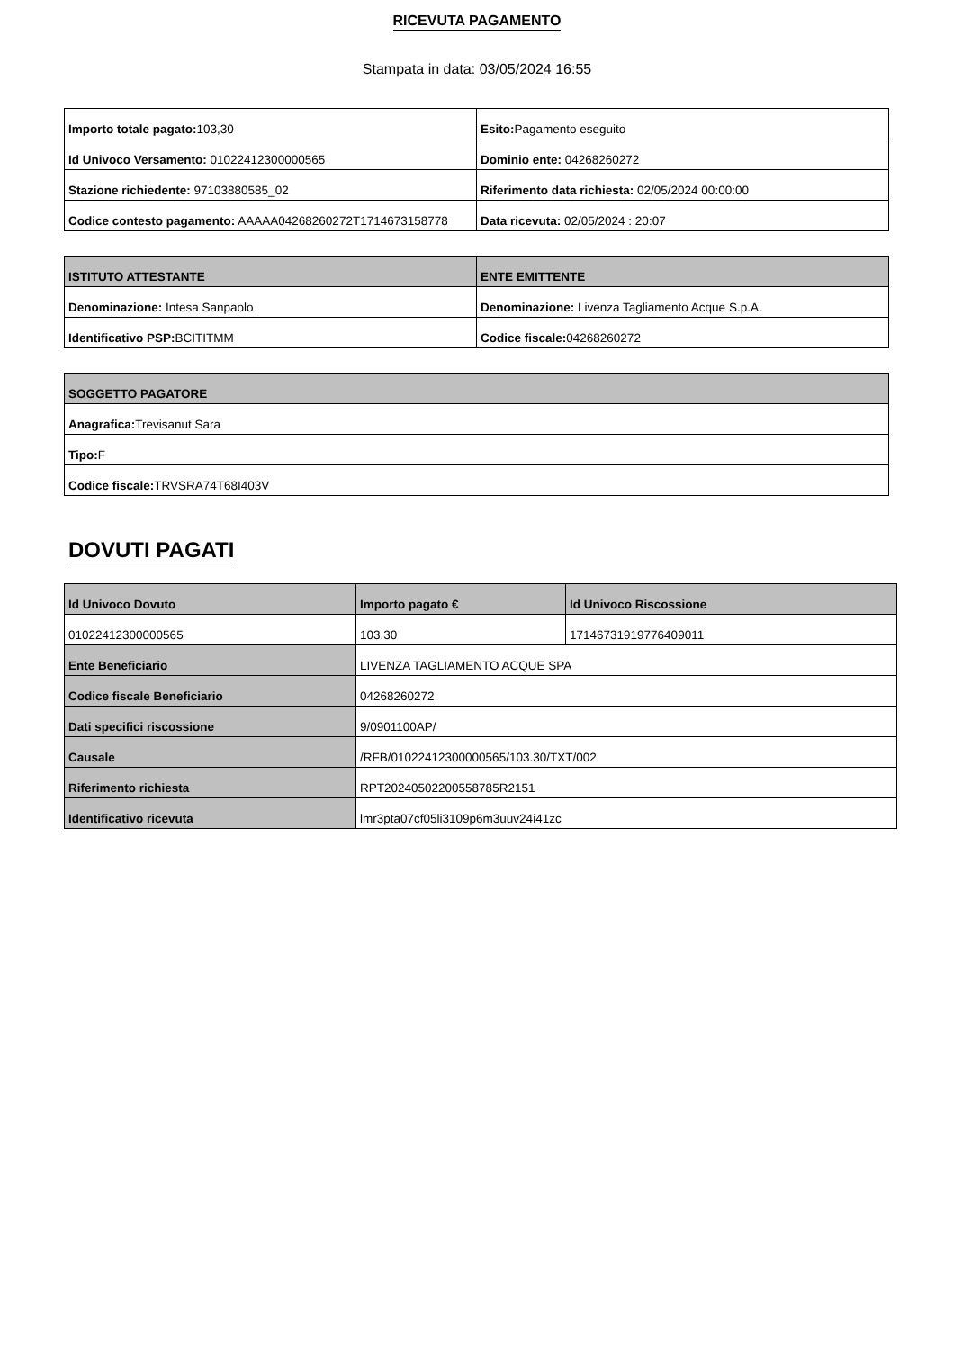RICEVUTA PAGAMENTO
Stampata in data: 03/05/2024 16:55
| Importo totale pagato: 103,30 | Esito: Pagamento eseguito |
| Id Univoco Versamento: 01022412300000565 | Dominio ente: 04268260272 |
| Stazione richiedente: 97103880585_02 | Riferimento data richiesta: 02/05/2024 00:00:00 |
| Codice contesto pagamento: AAAAA04268260272T1714673158778 | Data ricevuta: 02/05/2024 : 20:07 |
| ISTITUTO ATTESTANTE | ENTE EMITTENTE |
| --- | --- |
| Denominazione: Intesa Sanpaolo | Denominazione: Livenza Tagliamento Acque S.p.A. |
| Identificativo PSP: BCITITMM | Codice fiscale: 04268260272 |
| SOGGETTO PAGATORE |
| --- |
| Anagrafica: Trevisanut Sara |
| Tipo: F |
| Codice fiscale: TRVSRA74T68I403V |
DOVUTI PAGATI
| Id Univoco Dovuto | Importo pagato € | Id Univoco Riscossione |
| --- | --- | --- |
| 01022412300000565 | 103.30 | 17146731919776409011 |
| Ente Beneficiario | LIVENZA TAGLIAMENTO ACQUE SPA | |
| Codice fiscale Beneficiario | 04268260272 | |
| Dati specifici riscossione | 9/0901100AP/ | |
| Causale | /RFB/01022412300000565/103.30/TXT/002 | |
| Riferimento richiesta | RPT20240502200558785R2151 | |
| Identificativo ricevuta | lmr3pta07cf05li3109p6m3uuv24i41zc | |